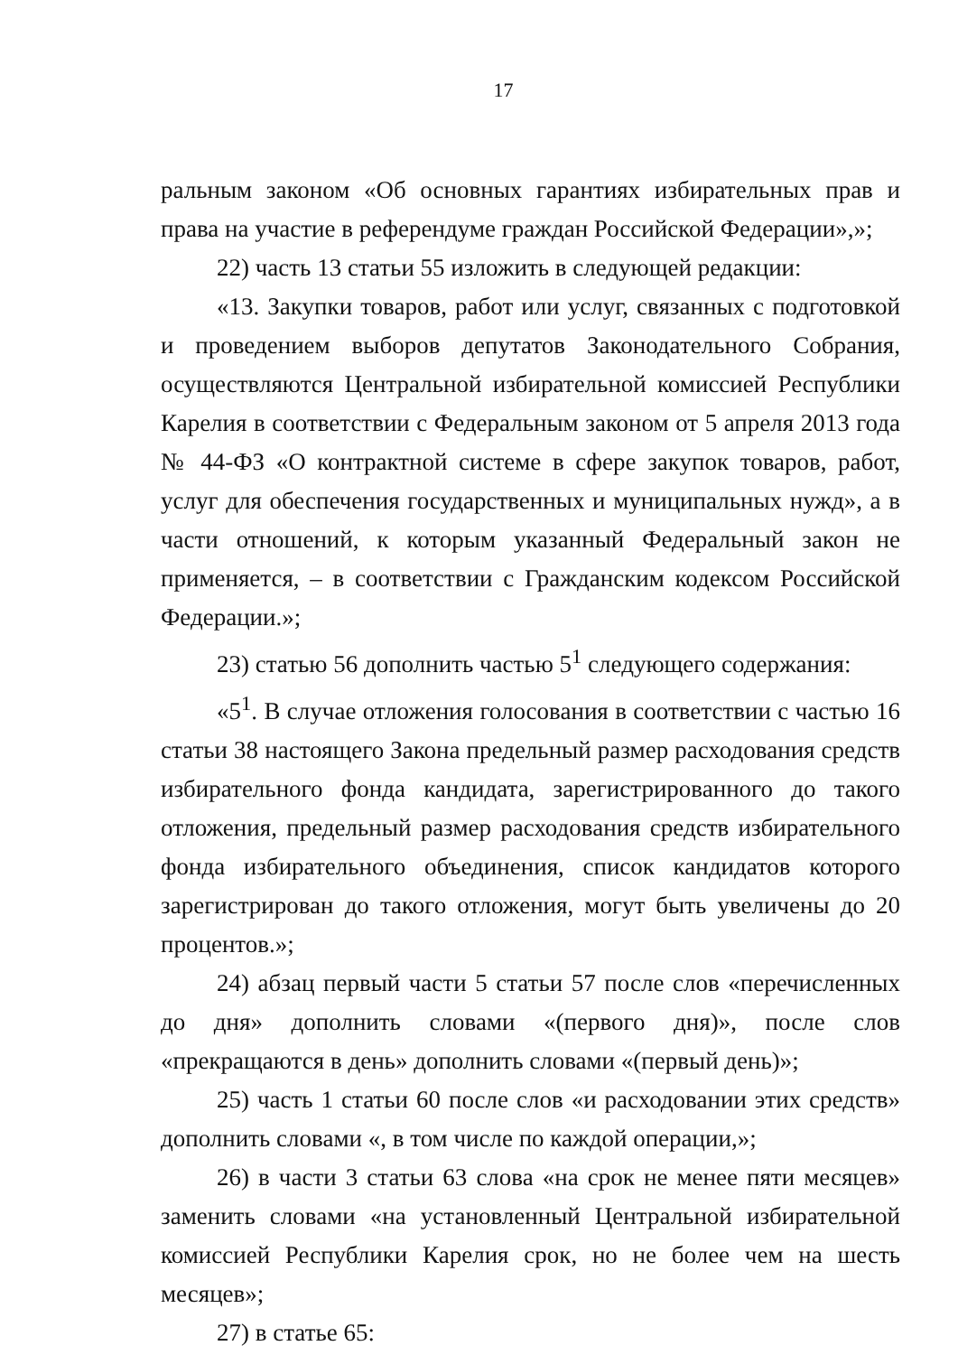17
ральным законом «Об основных гарантиях избирательных прав и права на участие в референдуме граждан Российской Федерации»,»;
22) часть 13 статьи 55 изложить в следующей редакции:
«13. Закупки товаров, работ или услуг, связанных с подготовкой и проведением выборов депутатов Законодательного Собрания, осуществляются Центральной избирательной комиссией Республики Карелия в соответствии с Федеральным законом от 5 апреля 2013 года № 44-ФЗ «О контрактной системе в сфере закупок товаров, работ, услуг для обеспечения государственных и муниципальных нужд», а в части отношений, к которым указанный Федеральный закон не применяется, – в соответствии с Гражданским кодексом Российской Федерации.»;
23) статью 56 дополнить частью 5<sup>1</sup> следующего содержания:
«5<sup>1</sup>. В случае отложения голосования в соответствии с частью 16 статьи 38 настоящего Закона предельный размер расходования средств избирательного фонда кандидата, зарегистрированного до такого отложения, предельный размер расходования средств избирательного фонда избирательного объединения, список кандидатов которого зарегистрирован до такого отложения, могут быть увеличены до 20 процентов.»;
24) абзац первый части 5 статьи 57 после слов «перечисленных до дня» дополнить словами «(первого дня)», после слов «прекращаются в день» дополнить словами «(первый день)»;
25) часть 1 статьи 60 после слов «и расходовании этих средств» дополнить словами «, в том числе по каждой операции,»;
26) в части 3 статьи 63 слова «на срок не менее пяти месяцев» заменить словами «на установленный Центральной избирательной комиссией Республики Карелия срок, но не более чем на шесть месяцев»;
27) в статье 65: